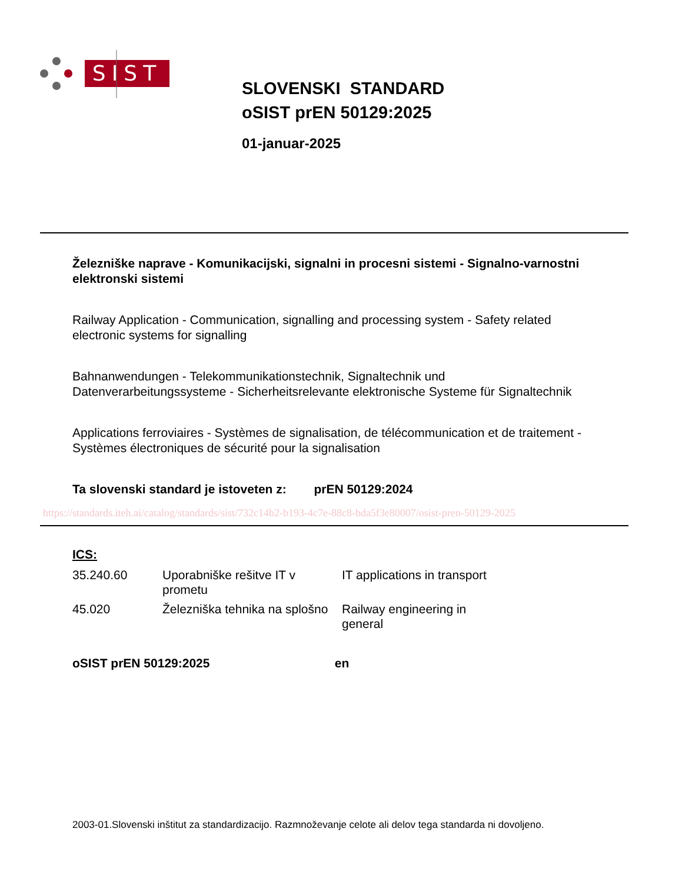SIST
SLOVENSKI STANDARD
oSIST prEN 50129:2025
01-januar-2025
Železniške naprave - Komunikacijski, signalni in procesni sistemi - Signalno-varnostni elektronski sistemi
Railway Application - Communication, signalling and processing system - Safety related electronic systems for signalling
Bahnanwendungen - Telekommunikationstechnik, Signaltechnik und Datenverarbeitungssysteme - Sicherheitsrelevante elektronische Systeme für Signaltechnik
Applications ferroviaires - Systèmes de signalisation, de télécommunication et de traitement - Systèmes électroniques de sécurité pour la signalisation
Ta slovenski standard je istoveten z: prEN 50129:2024
https://standards.iteh.ai/catalog/standards/sist/732c14b2-b193-4c7e-88c8-bda5f3e80007/osist-pren-50129-2025
ICS:
| 35.240.60 | Uporabniške rešitve IT v prometu | IT applications in transport |
| 45.020 | Železniška tehnika na splošno | Railway engineering in general |
oSIST prEN 50129:2025 en
2003-01.Slovenski inštitut za standardizacijo. Razmnoževanje celote ali delov tega standarda ni dovoljeno.